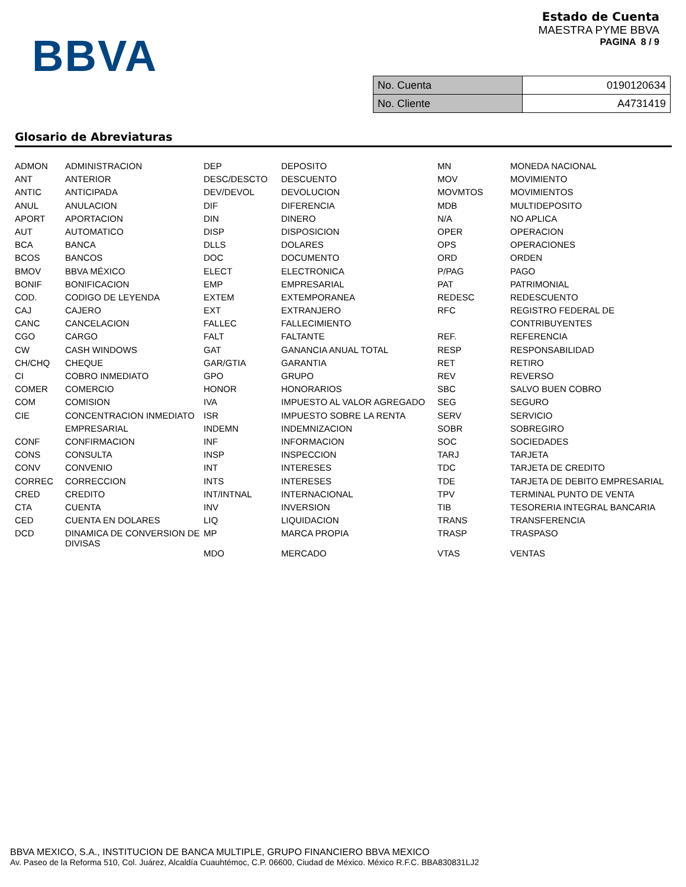BBVA
Estado de Cuenta
MAESTRA PYME BBVA
PAGINA 8 / 9
| No. Cuenta | 0190120634 |
| No. Cliente | A4731419 |
Glosario de Abreviaturas
| ADMON | ADMINISTRACION | DEP | DEPOSITO | MN | MONEDA NACIONAL |
| ANT | ANTERIOR | DESC/DESCTO | DESCUENTO | MOV | MOVIMIENTO |
| ANTIC | ANTICIPADA | DEV/DEVOL | DEVOLUCION | MOVMTOS | MOVIMIENTOS |
| ANUL | ANULACION | DIF | DIFERENCIA | MDB | MULTIDEPOSITO |
| APORT | APORTACION | DIN | DINERO | N/A | NO APLICA |
| AUT | AUTOMATICO | DISP | DISPOSICION | OPER | OPERACION |
| BCA | BANCA | DLLS | DOLARES | OPS | OPERACIONES |
| BCOS | BANCOS | DOC | DOCUMENTO | ORD | ORDEN |
| BMOV | BBVA MÉXICO | ELECT | ELECTRONICA | P/PAG | PAGO |
| BONIF | BONIFICACION | EMP | EMPRESARIAL | PAT | PATRIMONIAL |
| COD. | CODIGO DE LEYENDA | EXTEM | EXTEMPORANEA | REDESC | REDESCUENTO |
| CAJ | CAJERO | EXT | EXTRANJERO | RFC | REGISTRO FEDERAL DE |
| CANC | CANCELACION | FALLEC | FALLECIMIENTO | | CONTRIBUYENTES |
| CGO | CARGO | FALT | FALTANTE | REF. | REFERENCIA |
| CW | CASH WINDOWS | GAT | GANANCIA ANUAL TOTAL | RESP | RESPONSABILIDAD |
| CH/CHQ | CHEQUE | GAR/GTIA | GARANTIA | RET | RETIRO |
| CI | COBRO INMEDIATO | GPO | GRUPO | REV | REVERSO |
| COMER | COMERCIO | HONOR | HONORARIOS | SBC | SALVO BUEN COBRO |
| COM | COMISION | IVA | IMPUESTO AL VALOR AGREGADO | SEG | SEGURO |
| CIE | CONCENTRACION INMEDIATO | ISR | IMPUESTO SOBRE LA RENTA | SERV | SERVICIO |
| | EMPRESARIAL | INDEMN | INDEMNIZACION | SOBR | SOBREGIRO |
| CONF | CONFIRMACION | INF | INFORMACION | SOC | SOCIEDADES |
| CONS | CONSULTA | INSP | INSPECCION | TARJ | TARJETA |
| CONV | CONVENIO | INT | INTERESES | TDC | TARJETA DE CREDITO |
| CORREC | CORRECCION | INTS | INTERESES | TDE | TARJETA DE DEBITO EMPRESARIAL |
| CRED | CREDITO | INT/INTNAL | INTERNACIONAL | TPV | TERMINAL PUNTO DE VENTA |
| CTA | CUENTA | INV | INVERSION | TIB | TESORERIA INTEGRAL BANCARIA |
| CED | CUENTA EN DOLARES | LIQ | LIQUIDACION | TRANS | TRANSFERENCIA |
| DCD | DINAMICA DE CONVERSION DE DIVISAS | MP | MARCA PROPIA | TRASP | TRASPASO |
| | | MDO | MERCADO | VTAS | VENTAS |
BBVA MEXICO, S.A., INSTITUCION DE BANCA MULTIPLE, GRUPO FINANCIERO BBVA MEXICO
Av. Paseo de la Reforma 510, Col. Juárez, Alcaldía Cuauhtémoc, C.P. 06600, Ciudad de México. México R.F.C. BBA830831LJ2